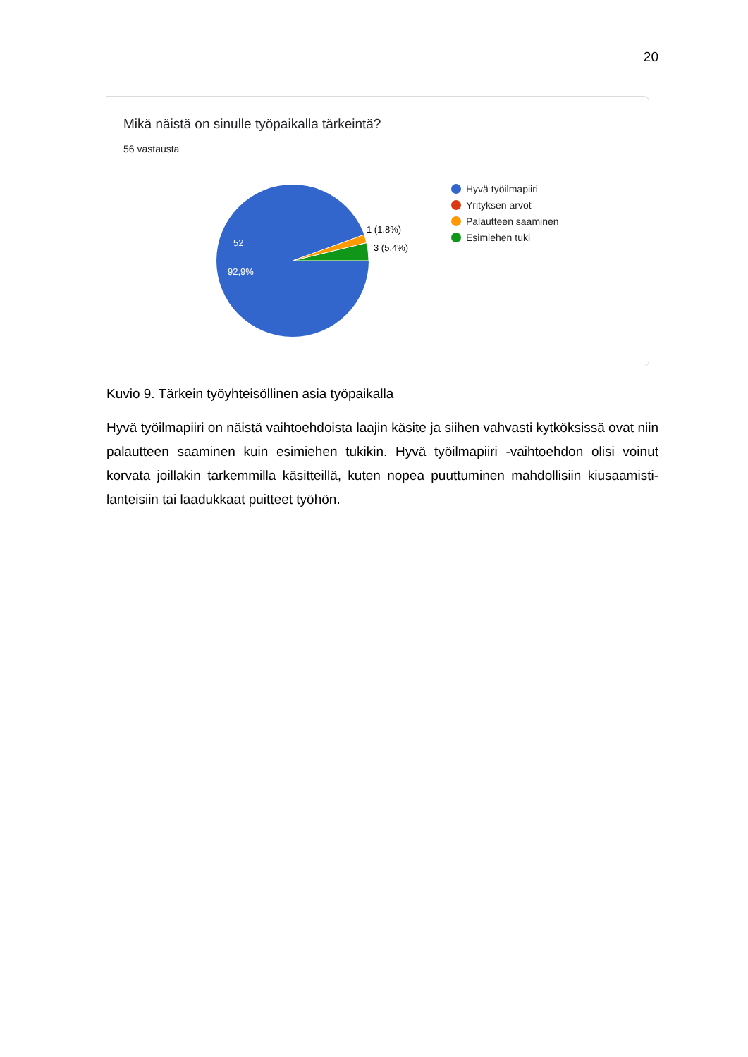20
Mikä näistä on sinulle työpaikalla tärkeintä?
56 vastausta
52
92,9%
1 (1.8%)
3 (5.4%)
Hyvä työilmapiiri
Yrityksen arvot
Palautteen saaminen
Esimiehen tuki
Kuvio 9. Tärkein työyhteisöllinen asia työpaikalla
Hyvä työilmapiiri on näistä vaihtoehdoista laajin käsite ja siihen vahvasti kytköksissä ovat niin palautteen saaminen kuin esimiehen tukikin. Hyvä työilmapiiri -vaihtoehdon olisi voinut korvata joillakin tarkemmilla käsitteillä, kuten nopea puuttuminen mahdollisiin kiusaamisti-lanteisiin tai laadukkaat puitteet työhön.